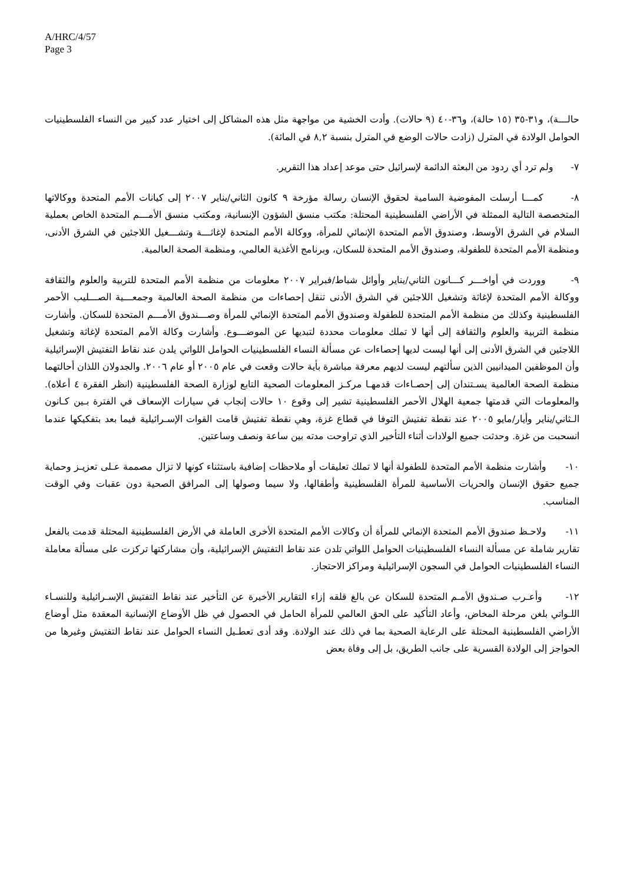A/HRC/4/57
Page 3
حالـــة)، و٣١-٣٥ (١٥ حالة)، و٣٦-٤٠ (٩ حالات). وأدت الخشية من مواجهة مثل هذه المشاكل إلى اختيار عدد كبير من النساء الفلسطينيات الحوامل الولادة في المترل (زادت حالات الوضع في المترل بنسبة ٨,٢ في المائة).
٧- ولم ترد أي ردود من البعثة الدائمة لإسرائيل حتى موعد إعداد هذا التقرير.
٨- كمـــا أرسلت المفوضية السامية لحقوق الإنسان رسالة مؤرخة ٩ كانون الثاني/يناير ٢٠٠٧ إلى كيانات الأمم المتحدة ووكالاتها المتخصصة التالية الممثلة في الأراضي الفلسطينية المحتلة: مكتب منسق الشؤون الإنسانية، ومكتب منسق الأمـــم المتحدة الخاص بعملية السلام في الشرق الأوسط، وصندوق الأمم المتحدة الإنمائي للمرأة، ووكالة الأمم المتحدة لإغاثـــة وتشـــغيل اللاجئين في الشرق الأدنى، ومنظمة الأمم المتحدة للطفولة، وصندوق الأمم المتحدة للسكان، وبرنامج الأغذية العالمي، ومنظمة الصحة العالمية.
٩- ووردت في أواخـــر كـــانون الثاني/يناير وأوائل شباط/فبراير ٢٠٠٧ معلومات من منظمة الأمم المتحدة للتربية والعلوم والثقافة ووكالة الأمم المتحدة لإغاثة وتشغيل اللاجئين في الشرق الأدنى تنقل إحصاءات من منظمة الصحة العالمية وجمعـــية الصـــليب الأحمر الفلسطينية وكذلك من منظمة الأمم المتحدة للطفولة وصندوق الأمم المتحدة الإنمائي للمرأة وصـــندوق الأمـــم المتحدة للسكان. وأشارت منظمة التربية والعلوم والثقافة إلى أنها لا تملك معلومات محددة لتبديها عن الموضـــوع. وأشارت وكالة الأمم المتحدة لإغاثة وتشغيل اللاجئين في الشرق الأدنى إلى أنها ليست لديها إحصاءات عن مسألة النساء الفلسطينيات الحوامل اللواتي يلدن عند نقاط التفتيش الإسرائيلية وأن الموظفين الميدانيين الذين سألتهم ليست لديهم معرفة مباشرة بأية حالات وقعت في عام ٢٠٠٥ أو عام ٢٠٠٦. والجدولان اللذان أحالتهما منظمة الصحة العالمية يسـتندان إلى إحصـاءات قدمهـا مركـز المعلومات الصحية التابع لوزارة الصحة الفلسطينية (انظر الفقرة ٤ أعلاه). والمعلومات التي قدمتها جمعية الهلال الأحمر الفلسطينية تشير إلى وقوع ١٠ حالات إنجاب في سيارات الإسعاف في الفترة بـين كـانون الـثاني/يناير وأيار/مايو ٢٠٠٥ عند نقطة تفتيش التوفا في قطاع غزة، وهي نقطة تفتيش قامت القوات الإسـرائيلية فيما بعد بتفكيكها عندما انسحبت من غزة. وحدثت جميع الولادات أثناء التأخير الذي تراوحت مدته بين ساعة ونصف وساعتين.
١٠- وأشارت منظمة الأمم المتحدة للطفولة أنها لا تملك تعليقات أو ملاحظات إضافية باستثناء كونها لا تزال مصممة عـلى تعزيـز وحماية جميع حقوق الإنسان والحريات الأساسية للمرأة الفلسطينية وأطفالها، ولا سيما وصولها إلى المرافق الصحية دون عقبات وفي الوقت المناسب.
١١- ولاحـظ صندوق الأمم المتحدة الإنمائي للمرأة أن وكالات الأمم المتحدة الأخرى العاملة في الأرض الفلسطينية المحتلة قدمت بالفعل تقارير شاملة عن مسألة النساء الفلسطينيات الحوامل اللواتي تلدن عند نقاط التفتيش الإسرائيلية، وأن مشاركتها تركزت على مسألة معاملة النساء الفلسطينيات الحوامل في السجون الإسرائيلية ومراكز الاحتجاز.
١٢- وأعـرب صـندوق الأمـم المتحدة للسكان عن بالغ قلقه إزاء التقارير الأخيرة عن التأخير عند نقاط التفتيش الإسـرائيلية وللنسـاء اللـواتي بلغن مرحلة المخاض، وأعاد التأكيد على الحق العالمي للمرأة الحامل في الحصول في ظل الأوضاع الإنسانية المعقدة مثل أوضاع الأراضي الفلسطينية المحتلة على الرعاية الصحية بما في ذلك عند الولادة. وقد أدى تعطـيل النساء الحوامل عند نقاط التفتيش وغيرها من الحواجز إلى الولادة القسرية على جانب الطريق، بل إلى وفاة بعض